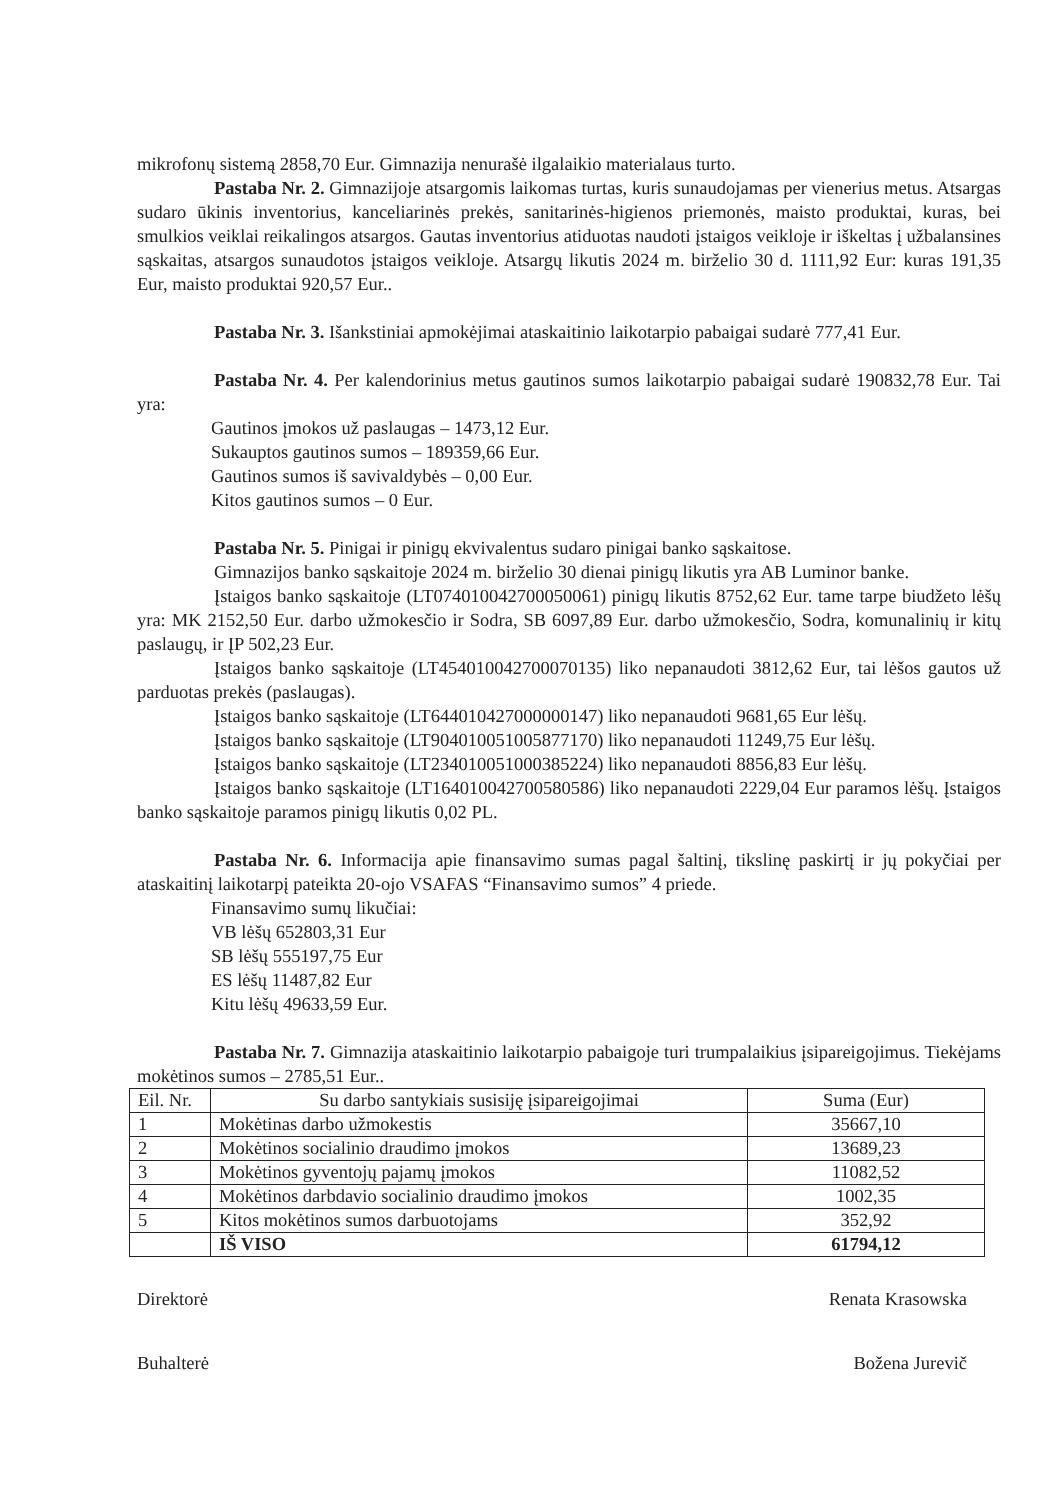mikrofonų sistemą 2858,70 Eur. Gimnazija nenurašė ilgalaikio materialaus turto.
Pastaba Nr. 2. Gimnazijoje atsargomis laikomas turtas, kuris sunaudojamas per vienerius metus. Atsargas sudaro ūkinis inventorius, kanceliarinės prekės, sanitarinės-higienos priemonės, maisto produktai, kuras, bei smulkios veiklai reikalingos atsargos. Gautas inventorius atiduotas naudoti įstaigos veikloje ir iškeltas į užbalansines sąskaitas, atsargos sunaudotos įstaigos veikloje. Atsargų likutis 2024 m. birželio 30 d. 1111,92 Eur: kuras 191,35 Eur, maisto produktai 920,57 Eur..
Pastaba Nr. 3. Išankstiniai apmokėjimai ataskaitinio laikotarpio pabaigai sudarė 777,41 Eur.
Pastaba Nr. 4. Per kalendorinius metus gautinos sumos laikotarpio pabaigai sudarė 190832,78 Eur. Tai yra:
Gautinos įmokos už paslaugas – 1473,12 Eur.
Sukauptos gautinos sumos – 189359,66 Eur.
Gautinos sumos iš savivaldybės – 0,00 Eur.
Kitos gautinos sumos – 0 Eur.
Pastaba Nr. 5. Pinigai ir pinigų ekvivalentus sudaro pinigai banko sąskaitose.
Gimnazijos banko sąskaitoje 2024 m. birželio 30 dienai pinigų likutis yra AB Luminor banke.
Įstaigos banko sąskaitoje (LT074010042700050061) pinigų likutis 8752,62 Eur. tame tarpe biudžeto lėšų yra: MK 2152,50 Eur. darbo užmokesčio ir Sodra, SB 6097,89 Eur. darbo užmokesčio, Sodra, komunalinių ir kitų paslaugų, ir ĮP 502,23 Eur.
Įstaigos banko sąskaitoje (LT454010042700070135) liko nepanaudoti 3812,62 Eur, tai lėšos gautos už parduotas prekės (paslaugas).
Įstaigos banko sąskaitoje (LT644010427000000147) liko nepanaudoti 9681,65 Eur lėšų.
Įstaigos banko sąskaitoje (LT904010051005877170) liko nepanaudoti 11249,75 Eur lėšų.
Įstaigos banko sąskaitoje (LT234010051000385224) liko nepanaudoti 8856,83 Eur lėšų.
Įstaigos banko sąskaitoje (LT164010042700580586) liko nepanaudoti 2229,04 Eur paramos lėšų. Įstaigos banko sąskaitoje paramos pinigų likutis 0,02 PL.
Pastaba Nr. 6. Informacija apie finansavimo sumas pagal šaltinį, tikslinę paskirtį ir jų pokyčiai per ataskaitinį laikotarpį pateikta 20-ojo VSAFAS “Finansavimo sumos” 4 priede.
Finansavimo sumų likučiai:
VB lėšų 652803,31 Eur
SB lėšų 555197,75 Eur
ES lėšų 11487,82 Eur
Kitu lėšų 49633,59 Eur.
Pastaba Nr. 7. Gimnazija ataskaitinio laikotarpio pabaigoje turi trumpalaikius įsipareigojimus. Tiekėjams mokėtinos sumos – 2785,51 Eur..
| Eil. Nr. | Su darbo santykiais susisiję įsipareigojimai | Suma (Eur) |
| --- | --- | --- |
| 1 | Mokėtinas darbo užmokestis | 35667,10 |
| 2 | Mokėtinos socialinio draudimo įmokos | 13689,23 |
| 3 | Mokėtinos gyventojų pajamų įmokos | 11082,52 |
| 4 | Mokėtinos darbdavio socialinio draudimo įmokos | 1002,35 |
| 5 | Kitos mokėtinos sumos darbuotojams | 352,92 |
| | IŠ VISO | 61794,12 |
Direktorė Renata Krasowska
Buhalterė Božena Jurevič